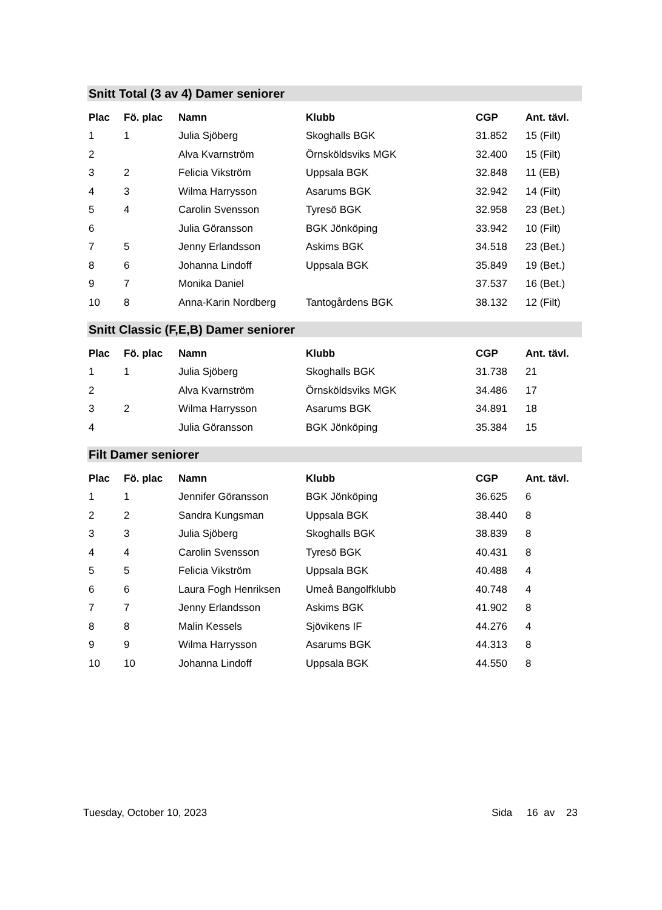Snitt Total (3 av 4) Damer seniorer
| Plac | Fö. plac | Namn | Klubb | CGP | Ant. tävl. |
| --- | --- | --- | --- | --- | --- |
| 1 | 1 | Julia Sjöberg | Skoghalls BGK | 31.852 | 15 (Filt) |
| 2 | | Alva Kvarnström | Örnsköldsviks MGK | 32.400 | 15 (Filt) |
| 3 | 2 | Felicia Vikström | Uppsala BGK | 32.848 | 11 (EB) |
| 4 | 3 | Wilma Harrysson | Asarums BGK | 32.942 | 14 (Filt) |
| 5 | 4 | Carolin Svensson | Tyresö BGK | 32.958 | 23 (Bet.) |
| 6 | | Julia Göransson | BGK Jönköping | 33.942 | 10 (Filt) |
| 7 | 5 | Jenny Erlandsson | Askims BGK | 34.518 | 23 (Bet.) |
| 8 | 6 | Johanna Lindoff | Uppsala BGK | 35.849 | 19 (Bet.) |
| 9 | 7 | Monika Daniel | | 37.537 | 16 (Bet.) |
| 10 | 8 | Anna-Karin Nordberg | Tantogårdens BGK | 38.132 | 12 (Filt) |
Snitt Classic (F,E,B) Damer seniorer
| Plac | Fö. plac | Namn | Klubb | CGP | Ant. tävl. |
| --- | --- | --- | --- | --- | --- |
| 1 | 1 | Julia Sjöberg | Skoghalls BGK | 31.738 | 21 |
| 2 | | Alva Kvarnström | Örnsköldsviks MGK | 34.486 | 17 |
| 3 | 2 | Wilma Harrysson | Asarums BGK | 34.891 | 18 |
| 4 | | Julia Göransson | BGK Jönköping | 35.384 | 15 |
Filt Damer seniorer
| Plac | Fö. plac | Namn | Klubb | CGP | Ant. tävl. |
| --- | --- | --- | --- | --- | --- |
| 1 | 1 | Jennifer Göransson | BGK Jönköping | 36.625 | 6 |
| 2 | 2 | Sandra Kungsman | Uppsala BGK | 38.440 | 8 |
| 3 | 3 | Julia Sjöberg | Skoghalls BGK | 38.839 | 8 |
| 4 | 4 | Carolin Svensson | Tyresö BGK | 40.431 | 8 |
| 5 | 5 | Felicia Vikström | Uppsala BGK | 40.488 | 4 |
| 6 | 6 | Laura Fogh Henriksen | Umeå Bangolfklubb | 40.748 | 4 |
| 7 | 7 | Jenny Erlandsson | Askims BGK | 41.902 | 8 |
| 8 | 8 | Malin Kessels | Sjövikens IF | 44.276 | 4 |
| 9 | 9 | Wilma Harrysson | Asarums BGK | 44.313 | 8 |
| 10 | 10 | Johanna Lindoff | Uppsala BGK | 44.550 | 8 |
Tuesday, October 10, 2023 Sida 16 av 23